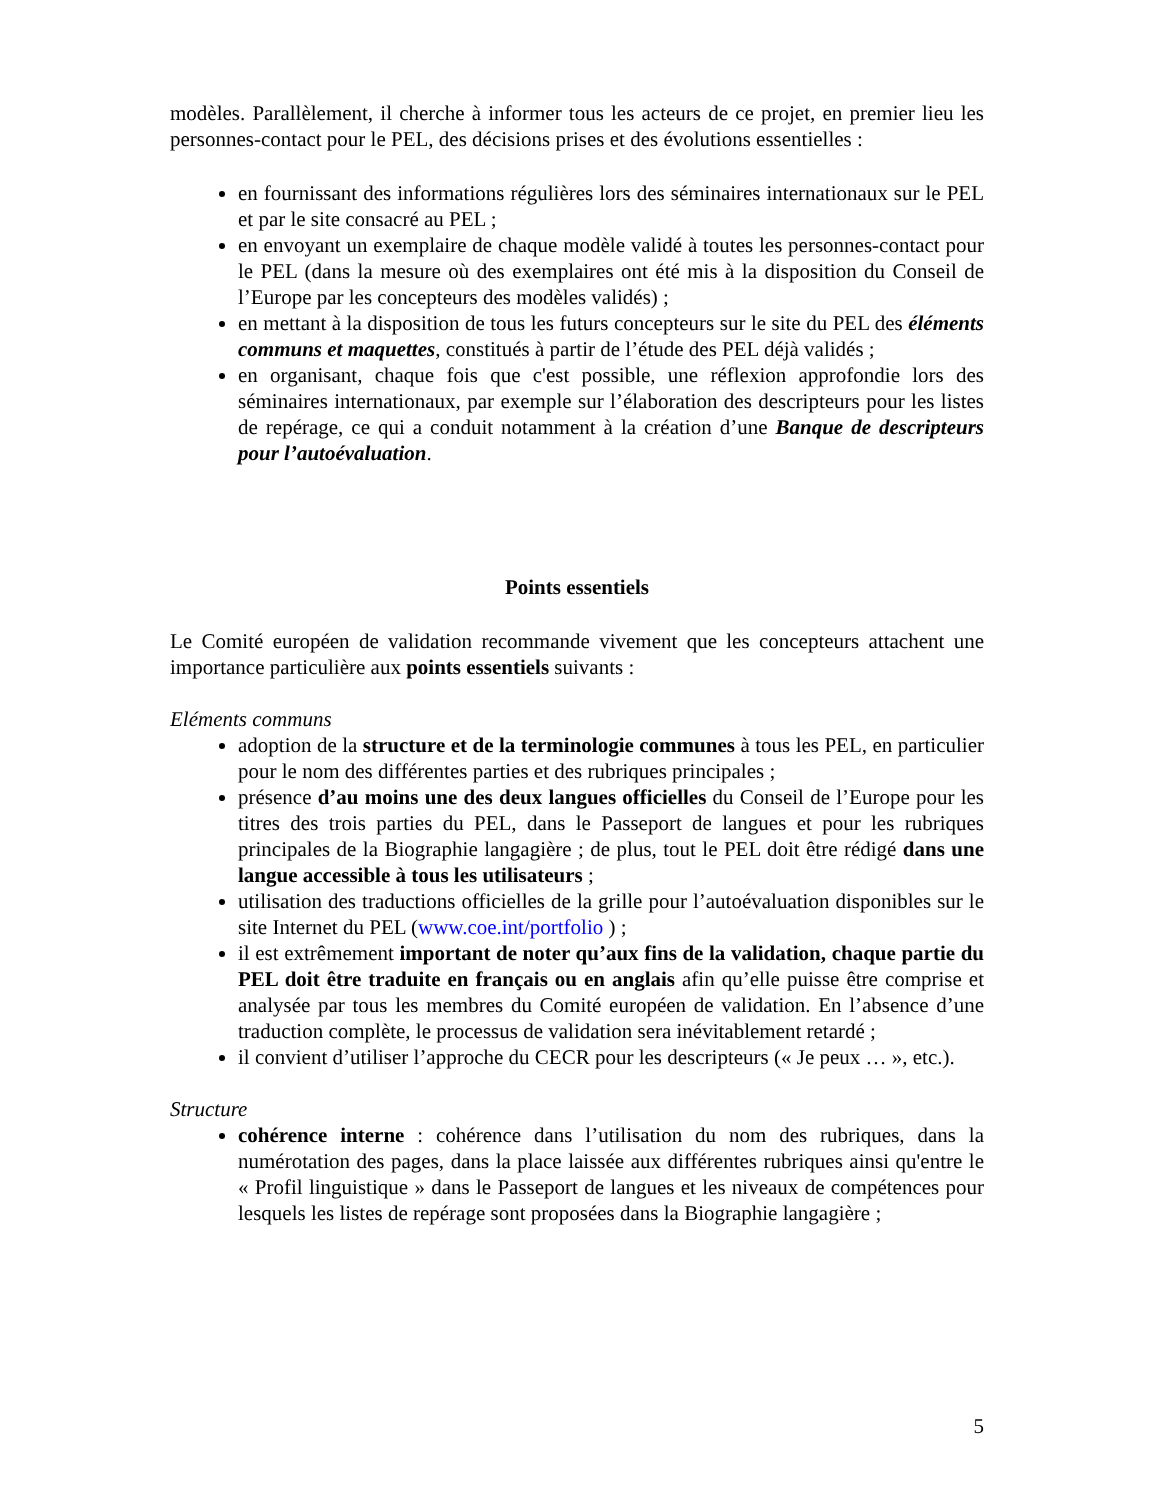modèles. Parallèlement, il cherche à informer tous les acteurs de ce projet, en premier lieu les personnes-contact pour le PEL, des décisions prises et des évolutions essentielles :
en fournissant des informations régulières lors des séminaires internationaux sur le PEL et par le site consacré au PEL ;
en envoyant un exemplaire de chaque modèle validé à toutes les personnes-contact pour le PEL (dans la mesure où des exemplaires ont été mis à la disposition du Conseil de l’Europe par les concepteurs des modèles validés) ;
en mettant à la disposition de tous les futurs concepteurs sur le site du PEL des éléments communs et maquettes, constitués à partir de l’étude des PEL déjà validés ;
en organisant, chaque fois que c'est possible, une réflexion approfondie lors des séminaires internationaux, par exemple sur l’élaboration des descripteurs pour les listes de repérage, ce qui a conduit notamment à la création d’une Banque de descripteurs pour l’autoévaluation.
Points essentiels
Le Comité européen de validation recommande vivement que les concepteurs attachent une importance particulière aux points essentiels suivants :
Eléments communs
adoption de la structure et de la terminologie communes à tous les PEL, en particulier pour le nom des différentes parties et des rubriques principales ;
présence d’au moins une des deux langues officielles du Conseil de l’Europe pour les titres des trois parties du PEL, dans le Passeport de langues et pour les rubriques principales de la Biographie langagière ; de plus, tout le PEL doit être rédigé dans une langue accessible à tous les utilisateurs ;
utilisation des traductions officielles de la grille pour l’autoévaluation disponibles sur le site Internet du PEL (www.coe.int/portfolio ) ;
il est extrêmement important de noter qu’aux fins de la validation, chaque partie du PEL doit être traduite en français ou en anglais afin qu’elle puisse être comprise et analysée par tous les membres du Comité européen de validation. En l’absence d’une traduction complète, le processus de validation sera inévitablement retardé ;
il convient d’utiliser l’approche du CECR pour les descripteurs (« Je peux … », etc.).
Structure
cohérence interne : cohérence dans l’utilisation du nom des rubriques, dans la numérotation des pages, dans la place laissée aux différentes rubriques ainsi qu'entre le « Profil linguistique » dans le Passeport de langues et les niveaux de compétences pour lesquels les listes de repérage sont proposées dans la Biographie langagière ;
5